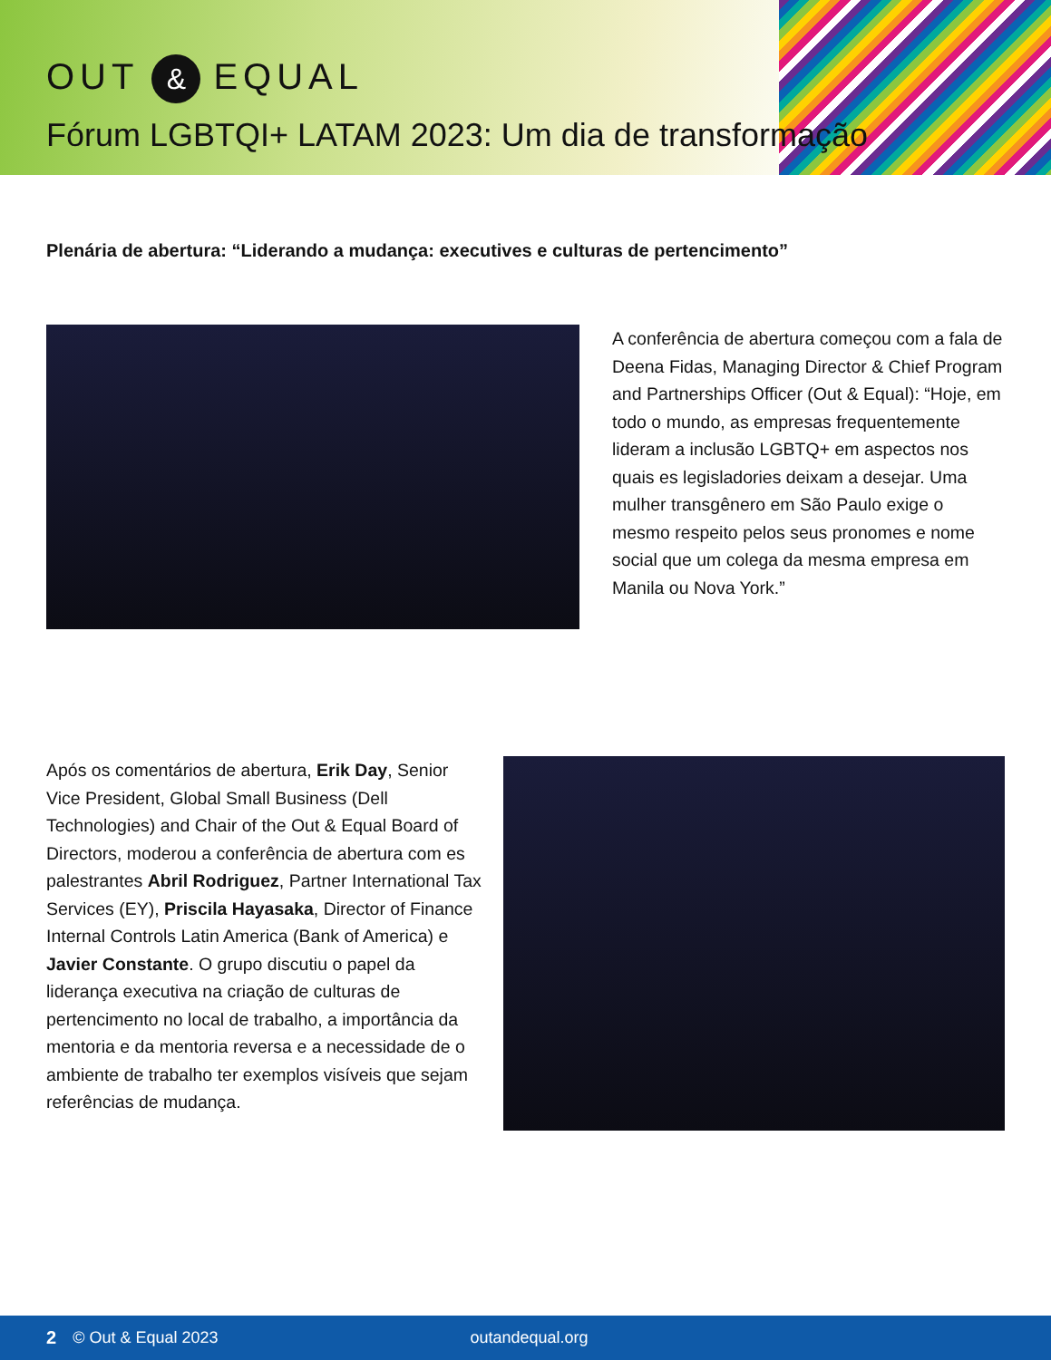OUT & EQUAL
Fórum LGBTQI+ LATAM 2023: Um dia de transformação
Plenária de abertura: “Liderando a mudança: executives e culturas de pertencimento”
A conferência de abertura começou com a fala de Deena Fidas, Managing Director & Chief Program and Partnerships Officer (Out & Equal): “Hoje, em todo o mundo, as empresas frequentemente lideram a inclusão LGBTQ+ em aspectos nos quais es legisladories deixam a desejar. Uma mulher transgênero em São Paulo exige o mesmo respeito pelos seus pronomes e nome social que um colega da mesma empresa em Manila ou Nova York.”
Após os comentários de abertura, Erik Day, Senior Vice President, Global Small Business (Dell Technologies) and Chair of the Out & Equal Board of Directors, moderou a conferência de abertura com es palestrantes Abril Rodriguez, Partner International Tax Services (EY), Priscila Hayasaka, Director of Finance Internal Controls Latin America (Bank of America) e Javier Constante. O grupo discutiu o papel da liderança executiva na criação de culturas de pertencimento no local de trabalho, a importância da mentoria e da mentoria reversa e a necessidade de o ambiente de trabalho ter exemplos visíveis que sejam referências de mudança.
2 © Out & Equal 2023 outandequal.org